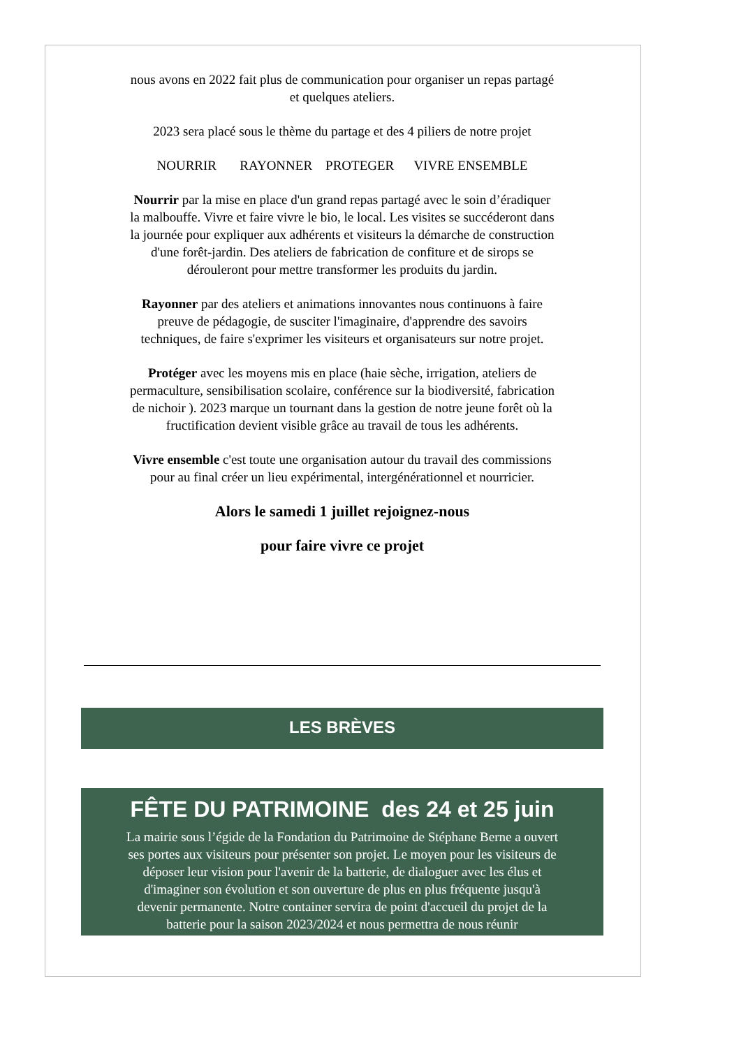nous avons en 2022 fait plus de communication pour organiser un repas partagé et quelques ateliers.
2023 sera placé sous le thème du partage et des 4 piliers de notre projet
NOURRIR RAYONNER PROTEGER VIVRE ENSEMBLE
Nourrir par la mise en place d'un grand repas partagé avec le soin d’éradiquer la malbouffe. Vivre et faire vivre le bio, le local. Les visites se succéderont dans la journée pour expliquer aux adhérents et visiteurs la démarche de construction d'une forêt-jardin. Des ateliers de fabrication de confiture et de sirops se dérouleront pour mettre transformer les produits du jardin.
Rayonner par des ateliers et animations innovantes nous continuons à faire preuve de pédagogie, de susciter l'imaginaire, d'apprendre des savoirs techniques, de faire s'exprimer les visiteurs et organisateurs sur notre projet.
Protéger avec les moyens mis en place (haie sèche, irrigation, ateliers de permaculture, sensibilisation scolaire, conférence sur la biodiversité, fabrication de nichoir ). 2023 marque un tournant dans la gestion de notre jeune forêt où la fructification devient visible grâce au travail de tous les adhérents.
Vivre ensemble c'est toute une organisation autour du travail des commissions pour au final créer un lieu expérimental, intergénérationnel et nourricier.
Alors le samedi 1 juillet rejoignez-nous
pour faire vivre ce projet
LES BRÈVES
FÊTE DU PATRIMOINE des 24 et 25 juin
La mairie sous l’égide de la Fondation du Patrimoine de Stéphane Berne a ouvert ses portes aux visiteurs pour présenter son projet. Le moyen pour les visiteurs de déposer leur vision pour l'avenir de la batterie, de dialoguer avec les élus et d'imaginer son évolution et son ouverture de plus en plus fréquente jusqu'à devenir permanente. Notre container servira de point d'accueil du projet de la batterie pour la saison 2023/2024 et nous permettra de nous réunir